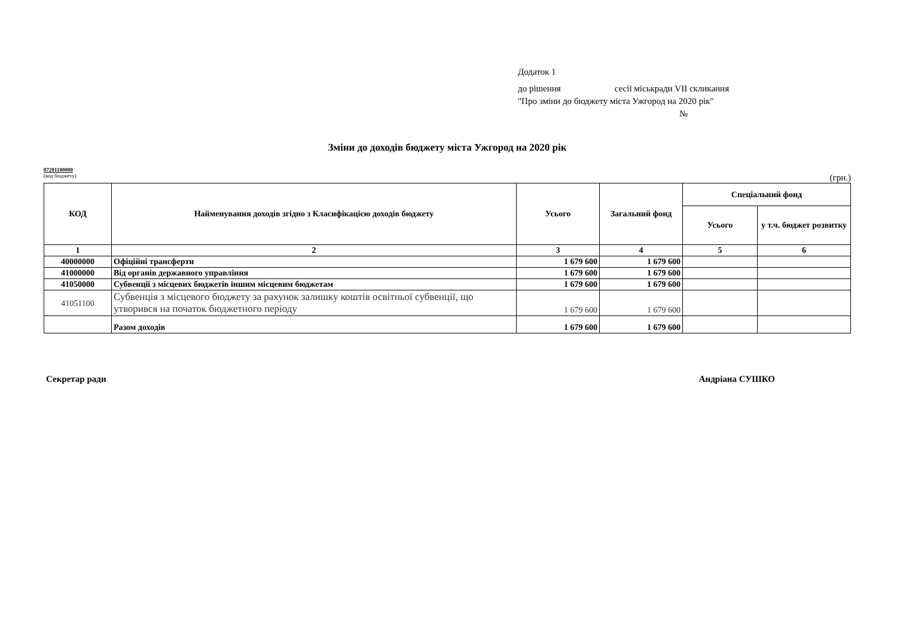Додаток 1
до рішення сесії міськради VII скликання
"Про зміни до бюджету міста Ужгород на 2020 рік"
№
Зміни до доходів бюджету міста Ужгород на 2020 рік
07201100000
(код бюджету)
(грн.)
| КОД | Найменування доходів згідно з Класифікацією доходів бюджету | Усього | Загальний фонд | Спеціальний фонд | |
| --- | --- | --- | --- | --- | --- |
| | | | | Усього | у т.ч. бюджет розвитку |
| 1 | 2 | 3 | 4 | 5 | 6 |
| 40000000 | Офіційні трансферти | 1 679 600 | 1 679 600 | | |
| 41000000 | Від органів державного управління | 1 679 600 | 1 679 600 | | |
| 41050000 | Субвенції з місцевих бюджетів іншим місцевим бюджетам | 1 679 600 | 1 679 600 | | |
| 41051100 | Субвенція з місцевого бюджету за рахунок залишку коштів освітньої субвенції, що утворився на початок бюджетного періоду | 1 679 600 | 1 679 600 | | |
| | Разом доходів | 1 679 600 | 1 679 600 | | |
Секретар ради Андріана СУШКО